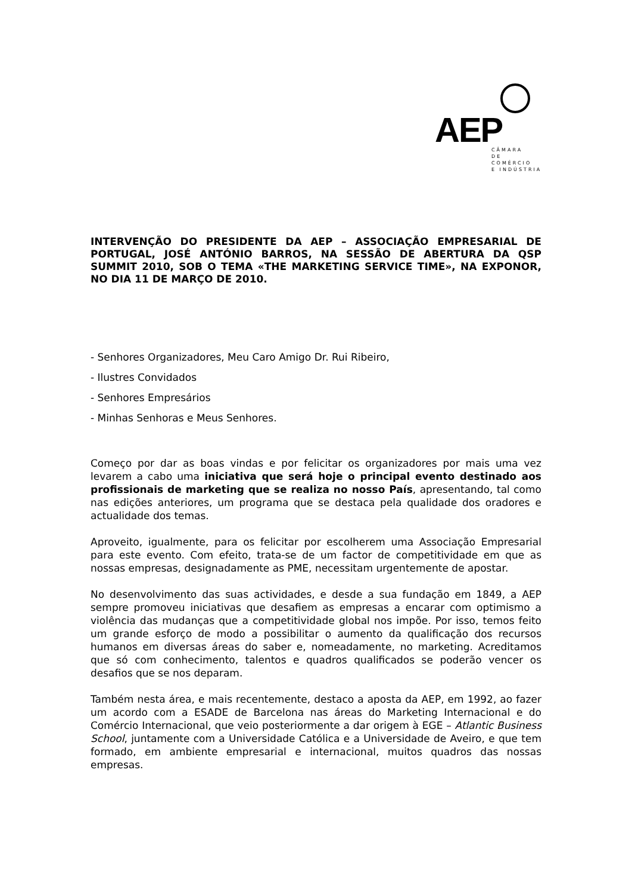AEP
CÂMARA
DE COMÉRCIO
E INDÚSTRIA
INTERVENÇÃO DO PRESIDENTE DA AEP – ASSOCIAÇÃO EMPRESARIAL DE PORTUGAL, JOSÉ ANTÓNIO BARROS, NA SESSÃO DE ABERTURA DA QSP SUMMIT 2010, SOB O TEMA «THE MARKETING SERVICE TIME», NA EXPONOR, NO DIA 11 DE MARÇO DE 2010.
- Senhores Organizadores, Meu Caro Amigo Dr. Rui Ribeiro,
- Ilustres Convidados
- Senhores Empresários
- Minhas Senhoras e Meus Senhores.
Começo por dar as boas vindas e por felicitar os organizadores por mais uma vez levarem a cabo uma iniciativa que será hoje o principal evento destinado aos profissionais de marketing que se realiza no nosso País, apresentando, tal como nas edições anteriores, um programa que se destaca pela qualidade dos oradores e actualidade dos temas.
Aproveito, igualmente, para os felicitar por escolherem uma Associação Empresarial para este evento. Com efeito, trata-se de um factor de competitividade em que as nossas empresas, designadamente as PME, necessitam urgentemente de apostar.
No desenvolvimento das suas actividades, e desde a sua fundação em 1849, a AEP sempre promoveu iniciativas que desafiem as empresas a encarar com optimismo a violência das mudanças que a competitividade global nos impõe. Por isso, temos feito um grande esforço de modo a possibilitar o aumento da qualificação dos recursos humanos em diversas áreas do saber e, nomeadamente, no marketing. Acreditamos que só com conhecimento, talentos e quadros qualificados se poderão vencer os desafios que se nos deparam.
Também nesta área, e mais recentemente, destaco a aposta da AEP, em 1992, ao fazer um acordo com a ESADE de Barcelona nas áreas do Marketing Internacional e do Comércio Internacional, que veio posteriormente a dar origem à EGE – Atlantic Business School, juntamente com a Universidade Católica e a Universidade de Aveiro, e que tem formado, em ambiente empresarial e internacional, muitos quadros das nossas empresas.